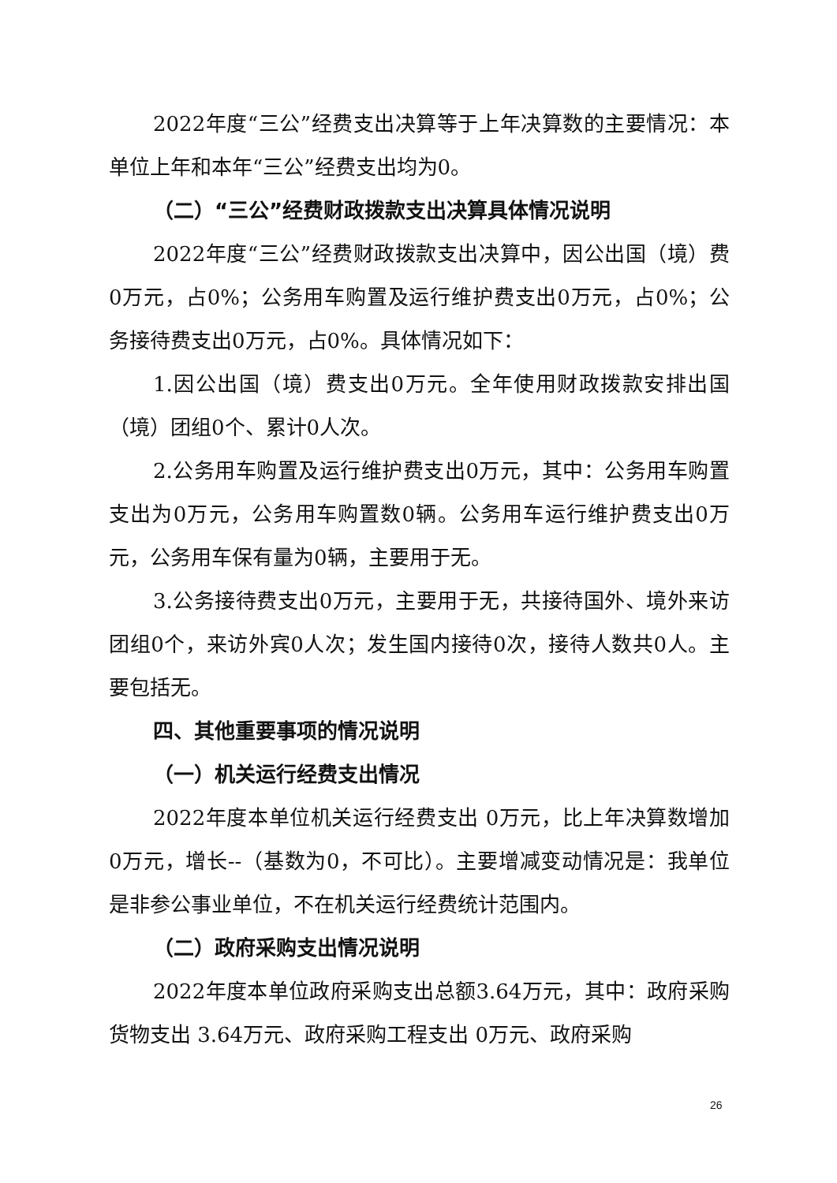2022年度“三公”经费支出决算等于上年决算数的主要情况：本单位上年和本年“三公”经费支出均为0。
（二）“三公”经费财政拨款支出决算具体情况说明
2022年度“三公”经费财政拨款支出决算中，因公出国（境）费0万元，占0%；公务用车购置及运行维护费支出0万元，占0%；公务接待费支出0万元，占0%。具体情况如下：
1.因公出国（境）费支出0万元。全年使用财政拨款安排出国（境）团组0个、累计0人次。
2.公务用车购置及运行维护费支出0万元，其中：公务用车购置支出为0万元，公务用车购置数0辆。公务用车运行维护费支出0万元，公务用车保有量为0辆，主要用于无。
3.公务接待费支出0万元，主要用于无，共接待国外、境外来访团组0个，来访外宾0人次；发生国内接待0次，接待人数共0人。主要包括无。
四、其他重要事项的情况说明
（一）机关运行经费支出情况
2022年度本单位机关运行经费支出 0万元，比上年决算数增加0万元，增长--（基数为0，不可比）。主要增减变动情况是：我单位是非参公事业单位，不在机关运行经费统计范围内。
（二）政府采购支出情况说明
2022年度本单位政府采购支出总额3.64万元，其中：政府采购货物支出 3.64万元、政府采购工程支出 0万元、政府采购
26